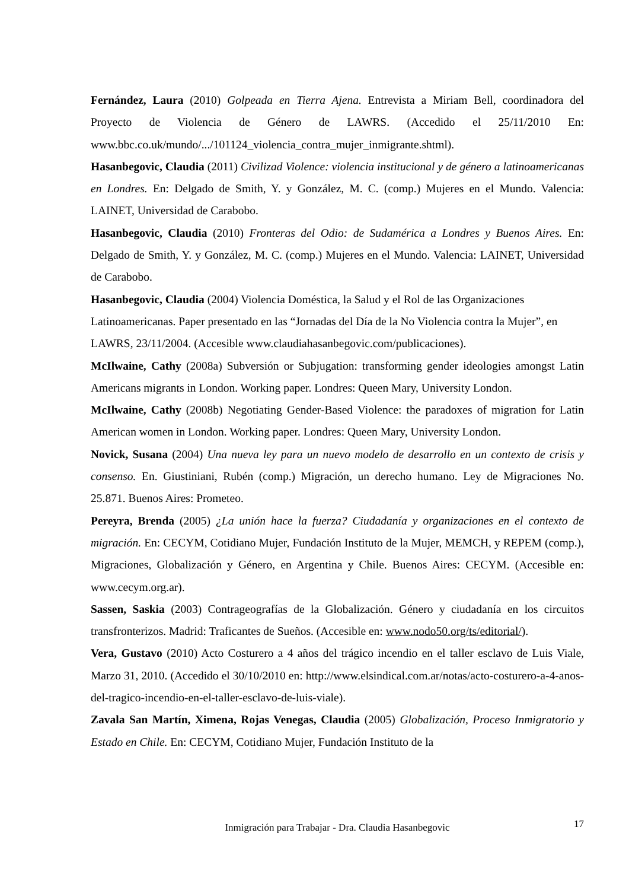Fernández, Laura (2010) Golpeada en Tierra Ajena. Entrevista a Miriam Bell, coordinadora del Proyecto de Violencia de Género de LAWRS. (Accedido el 25/11/2010 En: www.bbc.co.uk/mundo/.../101124_violencia_contra_mujer_inmigrante.shtml).
Hasanbegovic, Claudia (2011) Civilizad Violence: violencia institucional y de género a latinoamericanas en Londres. En: Delgado de Smith, Y. y González, M. C. (comp.) Mujeres en el Mundo. Valencia: LAINET, Universidad de Carabobo.
Hasanbegovic, Claudia (2010) Fronteras del Odio: de Sudamérica a Londres y Buenos Aires. En: Delgado de Smith, Y. y González, M. C. (comp.) Mujeres en el Mundo. Valencia: LAINET, Universidad de Carabobo.
Hasanbegovic, Claudia (2004) Violencia Doméstica, la Salud y el Rol de las Organizaciones Latinoamericanas. Paper presentado en las “Jornadas del Día de la No Violencia contra la Mujer”, en LAWRS, 23/11/2004. (Accesible www.claudiahasanbegovic.com/publicaciones).
McIlwaine, Cathy (2008a) Subversión or Subjugation: transforming gender ideologies amongst Latin Americans migrants in London. Working paper. Londres: Queen Mary, University London.
McIlwaine, Cathy (2008b) Negotiating Gender-Based Violence: the paradoxes of migration for Latin American women in London. Working paper. Londres: Queen Mary, University London.
Novick, Susana (2004) Una nueva ley para un nuevo modelo de desarrollo en un contexto de crisis y consenso. En. Giustiniani, Rubén (comp.) Migración, un derecho humano. Ley de Migraciones No. 25.871. Buenos Aires: Prometeo.
Pereyra, Brenda (2005) ¿La unión hace la fuerza? Ciudadanía y organizaciones en el contexto de migración. En: CECYM, Cotidiano Mujer, Fundación Instituto de la Mujer, MEMCH, y REPEM (comp.), Migraciones, Globalización y Género, en Argentina y Chile. Buenos Aires: CECYM. (Accesible en: www.cecym.org.ar).
Sassen, Saskia (2003) Contrageografías de la Globalización. Género y ciudadanía en los circuitos transfronterizos. Madrid: Traficantes de Sueños. (Accesible en: www.nodo50.org/ts/editorial/).
Vera, Gustavo (2010) Acto Costurero a 4 años del trágico incendio en el taller esclavo de Luis Viale, Marzo 31, 2010. (Accedido el 30/10/2010 en: http://www.elsindical.com.ar/notas/acto-costurero-a-4-anos-del-tragico-incendio-en-el-taller-esclavo-de-luis-viale).
Zavala San Martín, Ximena, Rojas Venegas, Claudia (2005) Globalización, Proceso Inmigratorio y Estado en Chile. En: CECYM, Cotidiano Mujer, Fundación Instituto de la
Inmigración para Trabajar - Dra. Claudia Hasanbegovic
17